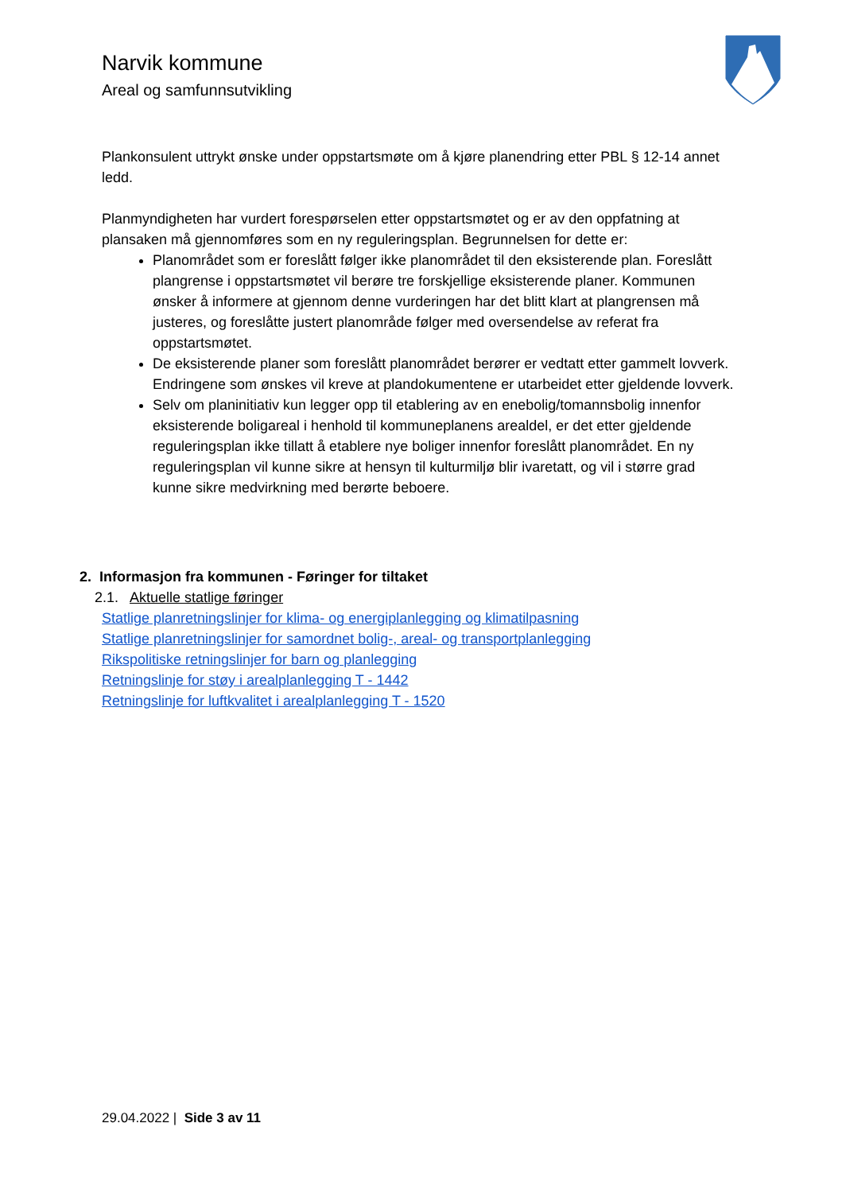Narvik kommune
Areal og samfunnsutvikling
Plankonsulent uttrykt ønske under oppstartsmøte om å kjøre planendring etter PBL § 12-14 annet ledd.
Planmyndigheten har vurdert forespørselen etter oppstartsmøtet og er av den oppfatning at plansaken må gjennomføres som en ny reguleringsplan. Begrunnelsen for dette er:
Planområdet som er foreslått følger ikke planområdet til den eksisterende plan. Foreslått plangrense i oppstartsmøtet vil berøre tre forskjellige eksisterende planer. Kommunen ønsker å informere at gjennom denne vurderingen har det blitt klart at plangrensen må justeres, og foreslåtte justert planområde følger med oversendelse av referat fra oppstartsmøtet.
De eksisterende planer som foreslått planområdet berører er vedtatt etter gammelt lovverk. Endringene som ønskes vil kreve at plandokumentene er utarbeidet etter gjeldende lovverk.
Selv om planinitiativ kun legger opp til etablering av en enebolig/tomannsbolig innenfor eksisterende boligareal i henhold til kommuneplanens arealdel, er det etter gjeldende reguleringsplan ikke tillatt å etablere nye boliger innenfor foreslått planområdet. En ny reguleringsplan vil kunne sikre at hensyn til kulturmiljø blir ivaretatt, og vil i større grad kunne sikre medvirkning med berørte beboere.
2. Informasjon fra kommunen - Føringer for tiltaket
2.1. Aktuelle statlige føringer
Statlige planretningslinjer for klima- og energiplanlegging og klimatilpasning
Statlige planretningslinjer for samordnet bolig-, areal- og transportplanlegging
Rikspolitiske retningslinjer for barn og planlegging
Retningslinje for støy i arealplanlegging T - 1442
Retningslinje for luftkvalitet i arealplanlegging T - 1520
29.04.2022 | Side 3 av 11